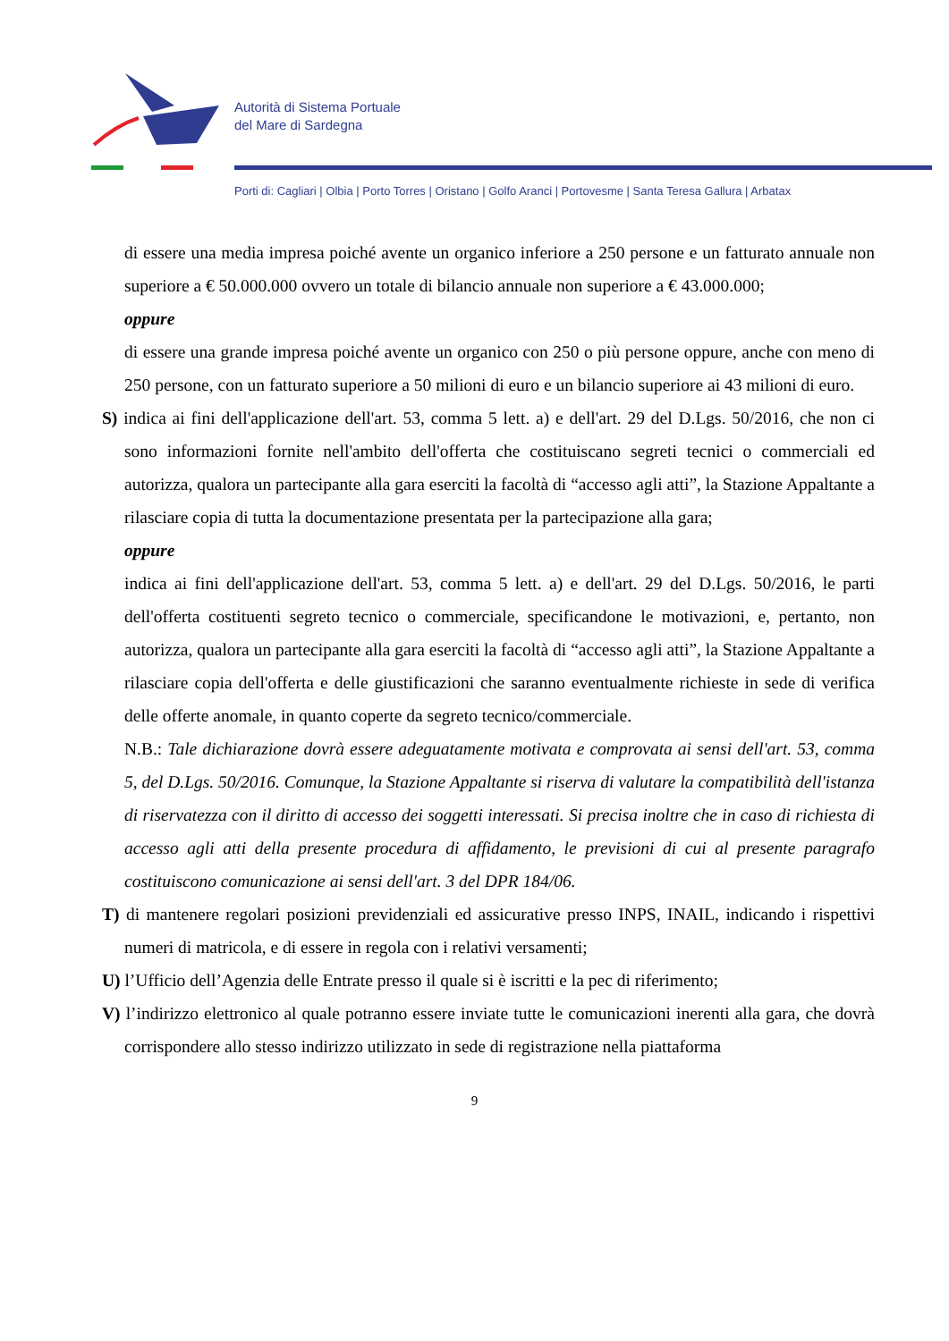Autorità di Sistema Portuale
del Mare di Sardegna
Porti di: Cagliari | Olbia | Porto Torres | Oristano | Golfo Aranci | Portovesme | Santa Teresa Gallura | Arbatax
di essere una media impresa poiché avente un organico inferiore a 250 persone e un fatturato annuale non superiore a € 50.000.000 ovvero un totale di bilancio annuale non superiore a € 43.000.000;
oppure
di essere una grande impresa poiché avente un organico con 250 o più persone oppure, anche con meno di 250 persone, con un fatturato superiore a 50 milioni di euro e un bilancio superiore ai 43 milioni di euro.
S) indica ai fini dell'applicazione dell'art. 53, comma 5 lett. a) e dell'art. 29 del D.Lgs. 50/2016, che non ci sono informazioni fornite nell'ambito dell'offerta che costituiscano segreti tecnici o commerciali ed autorizza, qualora un partecipante alla gara eserciti la facoltà di “accesso agli atti”, la Stazione Appaltante a rilasciare copia di tutta la documentazione presentata per la partecipazione alla gara;
oppure
indica ai fini dell'applicazione dell'art. 53, comma 5 lett. a) e dell'art. 29 del D.Lgs. 50/2016, le parti dell'offerta costituenti segreto tecnico o commerciale, specificandone le motivazioni, e, pertanto, non autorizza, qualora un partecipante alla gara eserciti la facoltà di “accesso agli atti”, la Stazione Appaltante a rilasciare copia dell'offerta e delle giustificazioni che saranno eventualmente richieste in sede di verifica delle offerte anomale, in quanto coperte da segreto tecnico/commerciale.
N.B.: Tale dichiarazione dovrà essere adeguatamente motivata e comprovata ai sensi dell'art. 53, comma 5, del D.Lgs. 50/2016. Comunque, la Stazione Appaltante si riserva di valutare la compatibilità dell'istanza di riservatezza con il diritto di accesso dei soggetti interessati. Si precisa inoltre che in caso di richiesta di accesso agli atti della presente procedura di affidamento, le previsioni di cui al presente paragrafo costituiscono comunicazione ai sensi dell'art. 3 del DPR 184/06.
T) di mantenere regolari posizioni previdenziali ed assicurative presso INPS, INAIL, indicando i rispettivi numeri di matricola, e di essere in regola con i relativi versamenti;
U) l’Ufficio dell’Agenzia delle Entrate presso il quale si è iscritti e la pec di riferimento;
V) l’indirizzo elettronico al quale potranno essere inviate tutte le comunicazioni inerenti alla gara, che dovrà corrispondere allo stesso indirizzo utilizzato in sede di registrazione nella piattaforma
9